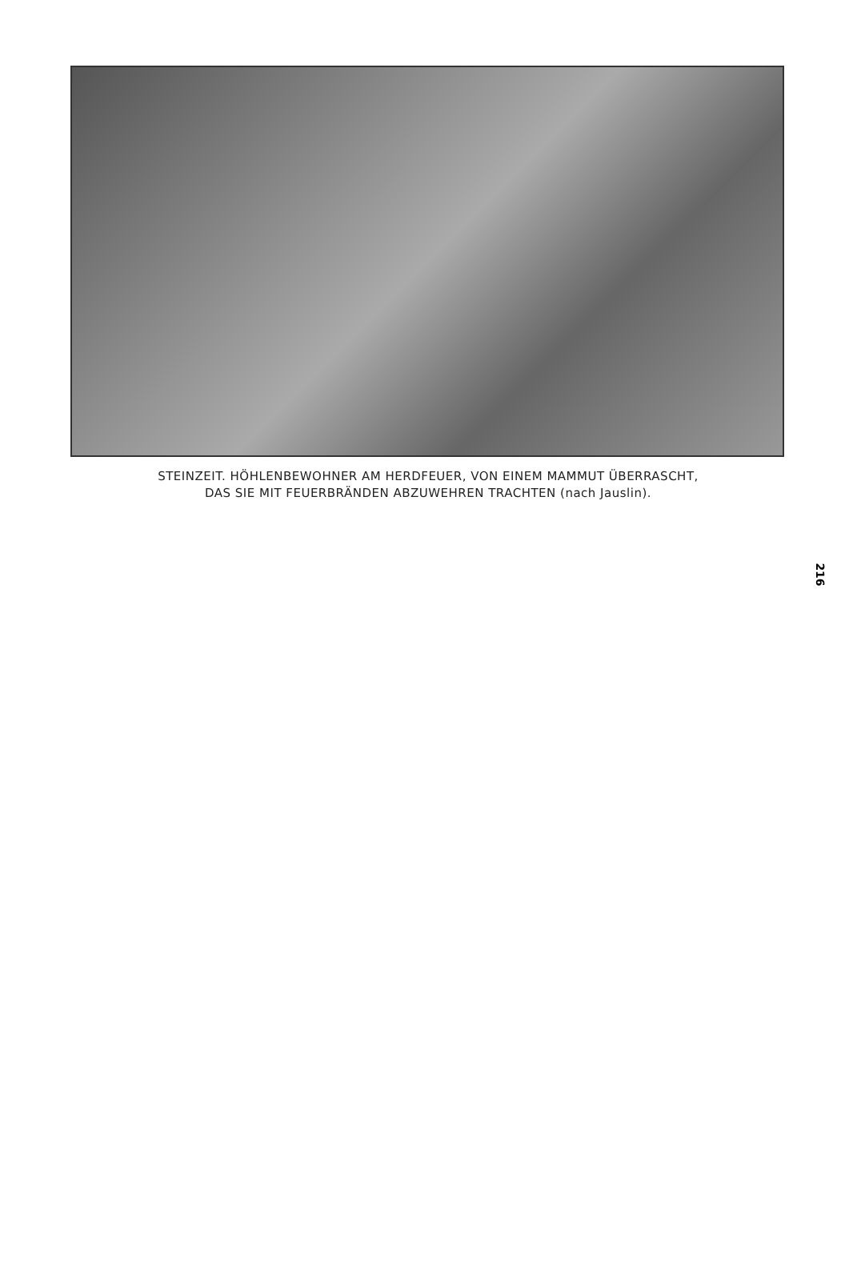STEINZEIT. HÖHLENBEWOHNER AM HERDFEUER, VON EINEM MAMMUT ÜBERRASCHT,
DAS SIE MIT FEUERBRÄNDEN ABZUWEHREN TRACHTEN (nach Jauslin).
216